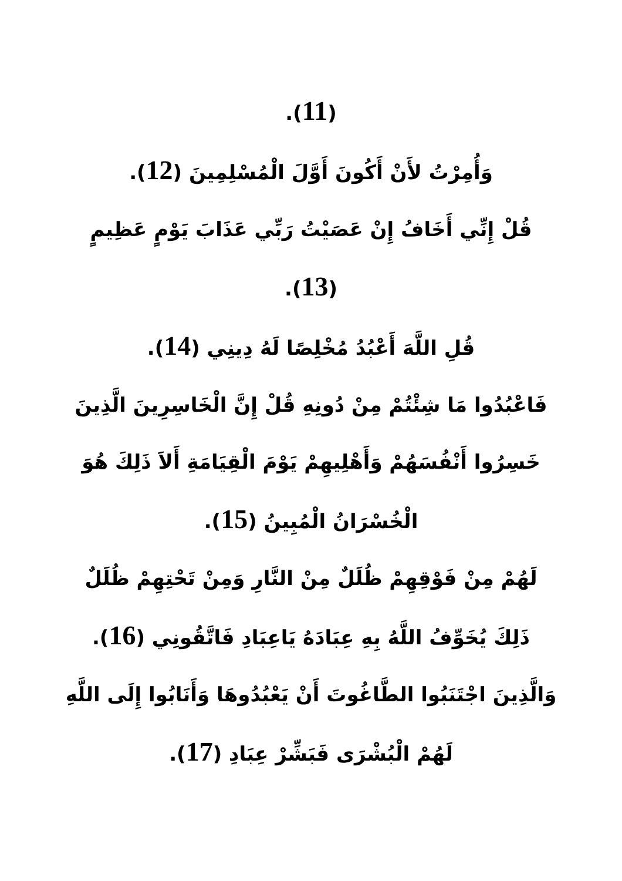(11).
وَأُمِرْتُ لأَنْ أَكُونَ أَوَّلَ الْمُسْلِمِينَ (12).
قُلْ إِنِّي أَخَافُ إِنْ عَصَيْتُ رَبِّي عَذَابَ يَوْمٍ عَظِيمٍ
(13).
قُلِ اللَّهَ أَعْبُدُ مُخْلِصًا لَهُ دِينِي (14).
فَاعْبُدُوا مَا شِئْتُمْ مِنْ دُونِهِ قُلْ إِنَّ الْخَاسِرِينَ الَّذِينَ خَسِرُوا أَنْفُسَهُمْ وَأَهْلِيهِمْ يَوْمَ الْقِيَامَةِ أَلاَ ذَلِكَ هُوَ الْخُسْرَانُ الْمُبِينُ (15).
لَهُمْ مِنْ فَوْقِهِمْ ظُلَلٌ مِنْ النَّارِ وَمِنْ تَحْتِهِمْ ظُلَلٌ ذَلِكَ يُخَوِّفُ اللَّهُ بِهِ عِبَادَهُ يَاعِبَادِ فَاتَّقُونِي (16).
وَالَّذِينَ اجْتَنَبُوا الطَّاغُوتَ أَنْ يَعْبُدُوهَا وَأَنَابُوا إِلَى اللَّهِ لَهُمْ الْبُشْرَى فَبَشِّرْ عِبَادِ (17).